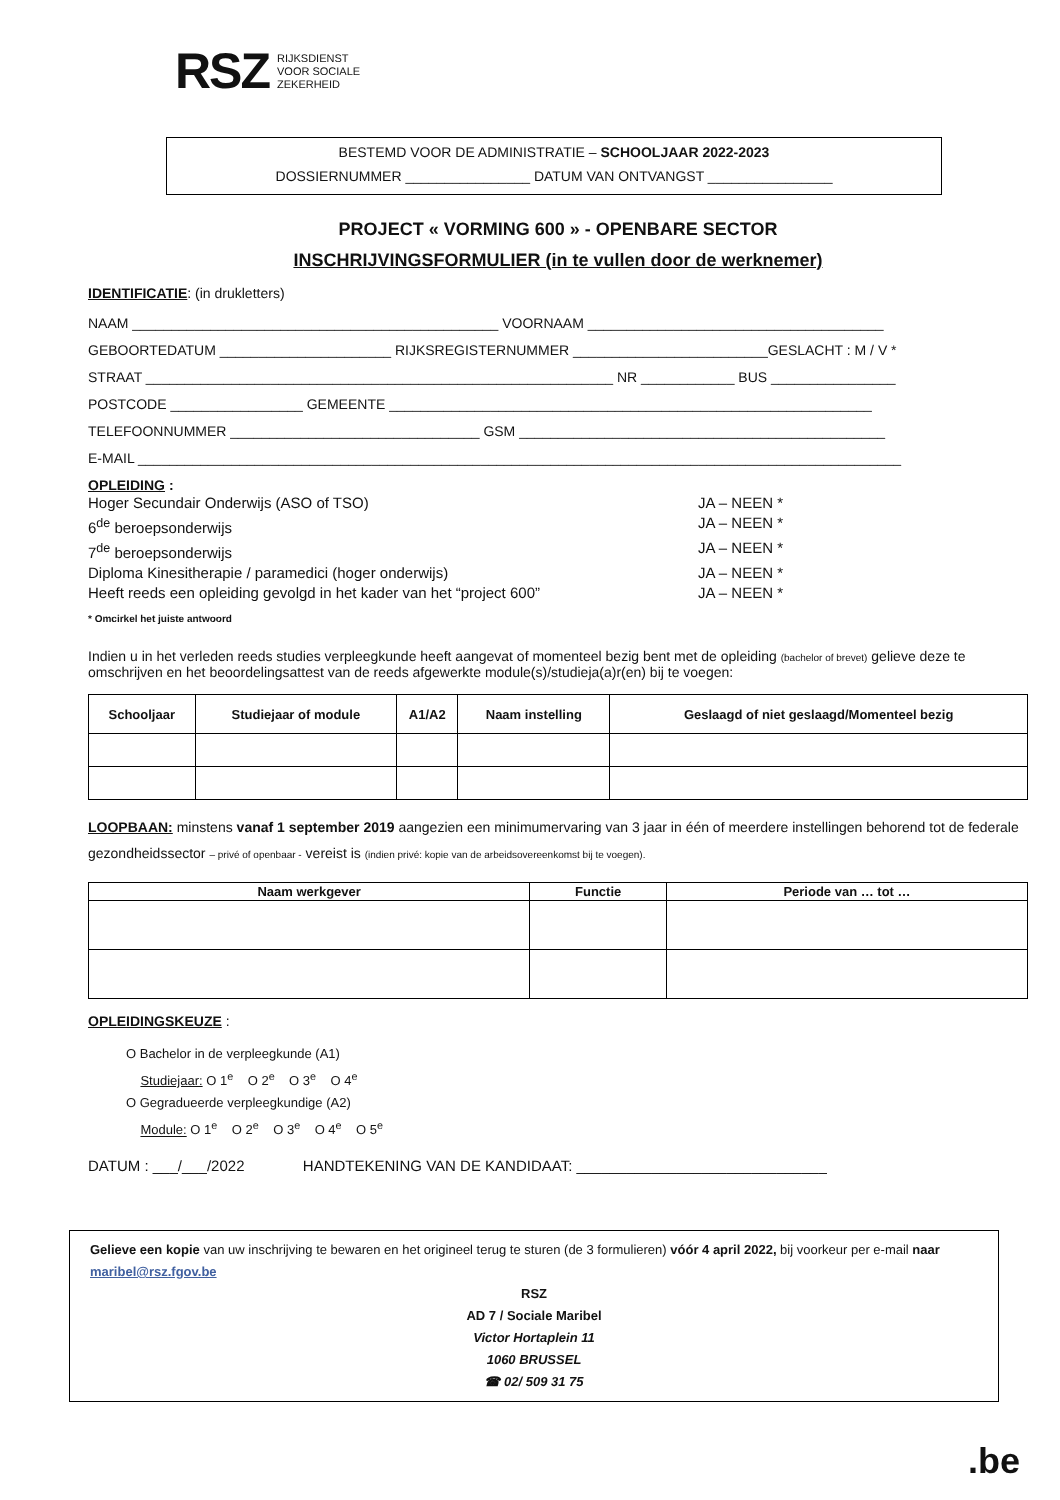RSZ
RIJKSDIENST
VOOR SOCIALE
ZEKERHEID
BESTEMD VOOR DE ADMINISTRATIE – SCHOOLJAAR 2022-2023
DOSSIERNUMMER ________________ DATUM VAN ONTVANGST ________________
PROJECT « VORMING 600 » - OPENBARE SECTOR
INSCHRIJVINGSFORMULIER (in te vullen door de werknemer)
IDENTIFICATIE: (in drukletters)
NAAM _______________________________________________ VOORNAAM ______________________________________
GEBOORTEDATUM ______________________ RIJKSREGISTERNUMMER _________________________GESLACHT : M / V *
STRAAT ____________________________________________________________ NR ____________ BUS ________________
POSTCODE _________________ GEMEENTE ______________________________________________________________
TELEFOONNUMMER ________________________________ GSM _______________________________________________
E-MAIL __________________________________________________________________________________________________
OPLEIDING :
Hoger Secundair Onderwijs (ASO of TSO) JA – NEEN *
6<sup>de</sup> beroepsonderwijs JA – NEEN *
7<sup>de</sup> beroepsonderwijs JA – NEEN *
Diploma Kinesitherapie / paramedici (hoger onderwijs) JA – NEEN *
Heeft reeds een opleiding gevolgd in het kader van het “project 600” JA – NEEN *
* Omcirkel het juiste antwoord
Indien u in het verleden reeds studies verpleegkunde heeft aangevat of momenteel bezig bent met de opleiding (bachelor of brevet) gelieve deze te omschrijven en het beoordelingsattest van de reeds afgewerkte module(s)/studieja(a)r(en) bij te voegen:
| Schooljaar | Studiejaar of module | A1/A2 | Naam instelling | Geslaagd of niet geslaagd/Momenteel bezig |
| --- | --- | --- | --- | --- |
LOOPBAAN: minstens vanaf 1 september 2019 aangezien een minimumervaring van 3 jaar in één of meerdere instellingen behorend tot de federale gezondheidssector – privé of openbaar - vereist is (indien privé: kopie van de arbeidsovereenkomst bij te voegen).
| Naam werkgever | Functie | Periode van … tot … |
| --- | --- | --- |
OPLEIDINGSKEUZE :
O Bachelor in de verpleegkunde (A1)
Studiejaar: O 1<sup>e</sup> O 2<sup>e</sup> O 3<sup>e</sup> O 4<sup>e</sup>
O Gegradueerde verpleegkundige (A2)
Module: O 1<sup>e</sup> O 2<sup>e</sup> O 3<sup>e</sup> O 4<sup>e</sup> O 5<sup>e</sup>
DATUM : ___/___/2022 HANDTEKENING VAN DE KANDIDAAT: ______________________________
Gelieve een kopie van uw inschrijving te bewaren en het origineel terug te sturen (de 3 formulieren) vóór 4 april 2022, bij voorkeur per e-mail naar maribel@rsz.fgov.be
RSZ
AD 7 / Sociale Maribel
Victor Hortaplein 11
1060 BRUSSEL
☎ 02/ 509 31 75
.be